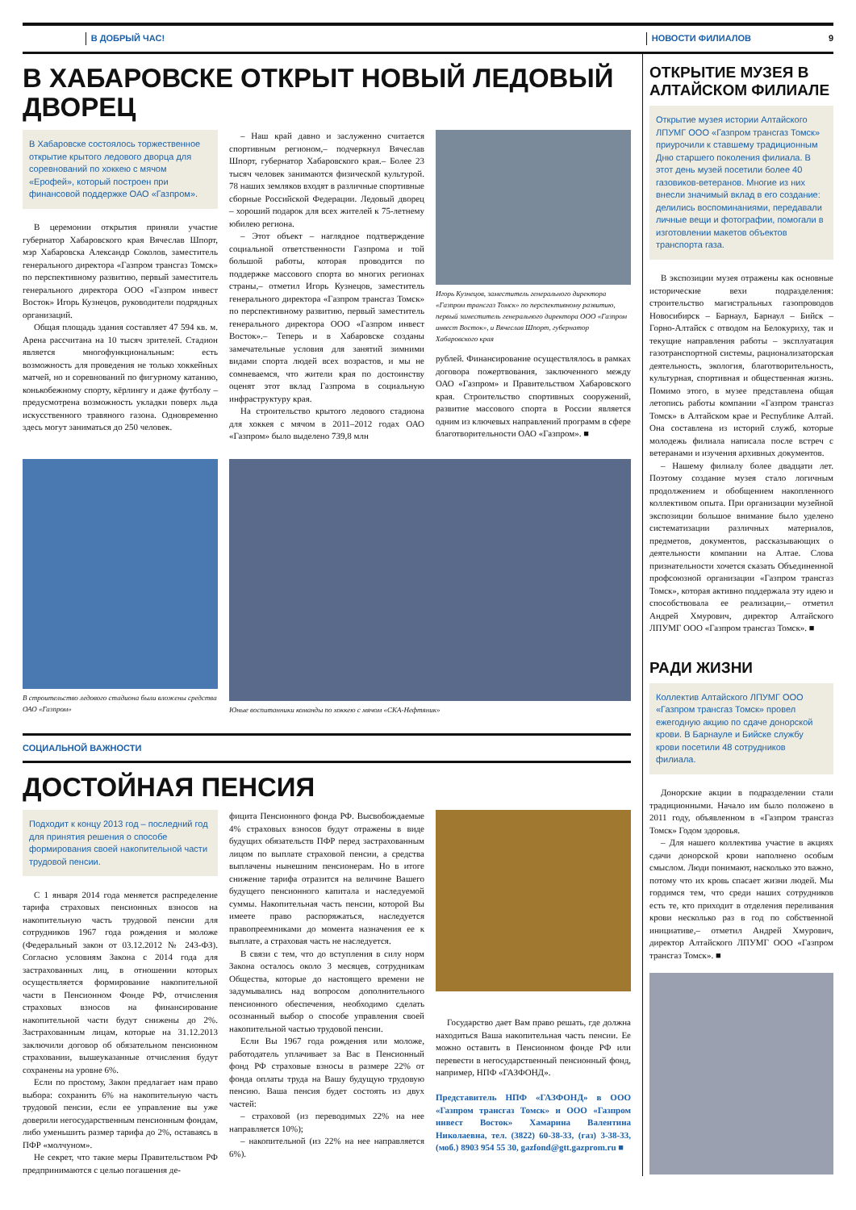В ДОБРЫЙ ЧАС! НОВОСТИ ФИЛИАЛОВ 9
В ХАБАРОВСКЕ ОТКРЫТ НОВЫЙ ЛЕДОВЫЙ ДВОРЕЦ
В Хабаровске состоялось торжественное открытие крытого ледового дворца для соревнований по хоккею с мячом «Ерофей», который построен при финансовой поддержке ОАО «Газпром».
В церемонии открытия приняли участие губернатор Хабаровского края Вячеслав Шпорт, мэр Хабаровска Александр Соколов, заместитель генерального директора «Газпром трансгаз Томск» по перспективному развитию, первый заместитель генерального директора ООО «Газпром инвест Восток» Игорь Кузнецов, руководители подрядных организаций.
Общая площадь здания составляет 47 594 кв. м. Арена рассчитана на 10 тысяч зрителей. Стадион является многофункциональным: есть возможность для проведения не только хоккейных матчей, но и соревнований по фигурному катанию, конькобежному спорту, кёрлингу и даже футболу – предусмотрена возможность укладки поверх льда искусственного травяного газона. Одновременно здесь могут заниматься до 250 человек.
– Наш край давно и заслуженно считается спортивным регионом,– подчеркнул Вячеслав Шпорт, губернатор Хабаровского края.– Более 23 тысяч человек занимаются физической культурой. 78 наших земляков входят в различные спортивные сборные Российской Федерации. Ледовый дворец – хороший подарок для всех жителей к 75-летнему юбилею региона.
– Этот объект – наглядное подтверждение социальной ответственности Газпрома и той большой работы, которая проводится по поддержке массового спорта во многих регионах страны,– отметил Игорь Кузнецов, заместитель генерального директора «Газпром трансгаз Томск» по перспективному развитию, первый заместитель генерального директора ООО «Газпром инвест Восток».– Теперь и в Хабаровске созданы замечательные условия для занятий зимними видами спорта людей всех возрастов, и мы не сомневаемся, что жители края по достоинству оценят этот вклад Газпрома в социальную инфраструктуру края.
На строительство крытого ледового стадиона для хоккея с мячом в 2011–2012 годах ОАО «Газпром» было выделено 739,8 млн
Игорь Кузнецов, заместитель генерального директора «Газпром трансгаз Томск» по перспективному развитию, первый заместитель генерального директора ООО «Газпром инвест Восток», и Вячеслав Шпорт, губернатор Хабаровского края
рублей. Финансирование осуществлялось в рамках договора пожертвования, заключенного между ОАО «Газпром» и Правительством Хабаровского края. Строительство спортивных сооружений, развитие массового спорта в России является одним из ключевых направлений программ в сфере благотворительности ОАО «Газпром». ■
В строительство ледового стадиона были вложены средства ОАО «Газпром»
Юные воспитанники команды по хоккею с мячом «СКА-Нефтяник»
СОЦИАЛЬНОЙ ВАЖНОСТИ
ДОСТОЙНАЯ ПЕНСИЯ
Подходит к концу 2013 год – последний год для принятия решения о способе формирования своей накопительной части трудовой пенсии.
С 1 января 2014 года меняется распределение тарифа страховых пенсионных взносов на накопительную часть трудовой пенсии для сотрудников 1967 года рождения и моложе (Федеральный закон от 03.12.2012 № 243-ФЗ). Согласно условиям Закона с 2014 года для застрахованных лиц, в отношении которых осуществляется формирование накопительной части в Пенсионном Фонде РФ, отчисления страховых взносов на финансирование накопительной части будут снижены до 2%. Застрахованным лицам, которые на 31.12.2013 заключили договор об обязательном пенсионном страховании, вышеуказанные отчисления будут сохранены на уровне 6%.
Если по простому, Закон предлагает нам право выбора: сохранить 6% на накопительную часть трудовой пенсии, если ее управление вы уже доверили негосударственным пенсионным фондам, либо уменьшить размер тарифа до 2%, оставаясь в ПФР «молчуном».
Не секрет, что такие меры Правительством РФ предпринимаются с целью погашения де-
фицита Пенсионного фонда РФ. Высвобождаемые 4% страховых взносов будут отражены в виде будущих обязательств ПФР перед застрахованным лицом по выплате страховой пенсии, а средства выплачены нынешним пенсионерам. Но в итоге снижение тарифа отразится на величине Вашего будущего пенсионного капитала и наследуемой суммы. Накопительная часть пенсии, которой Вы имеете право распоряжаться, наследуется правопреемниками до момента назначения ее к выплате, а страховая часть не наследуется.
В связи с тем, что до вступления в силу норм Закона осталось около 3 месяцев, сотрудникам Общества, которые до настоящего времени не задумывались над вопросом дополнительного пенсионного обеспечения, необходимо сделать осознанный выбор о способе управления своей накопительной частью трудовой пенсии.
Если Вы 1967 года рождения или моложе, работодатель уплачивает за Вас в Пенсионный фонд РФ страховые взносы в размере 22% от фонда оплаты труда на Вашу будущую трудовую пенсию. Ваша пенсия будет состоять из двух частей:
– страховой (из переводимых 22% на нее направляется 10%);
– накопительной (из 22% на нее направляется 6%).
Государство дает Вам право решать, где должна находиться Ваша накопительная часть пенсии. Ее можно оставить в Пенсионном фонде РФ или перевести в негосударственный пенсионный фонд, например, НПФ «ГАЗФОНД».
Представитель НПФ «ГАЗФОНД» в ООО «Газпром трансгаз Томск» и ООО «Газпром инвест Восток» Хамарина Валентина Николаевна, тел. (3822) 60-38-33, (газ) 3-38-33, (моб.) 8903 954 55 30, gazfond@gtt.gazprom.ru ■
ОТКРЫТИЕ МУЗЕЯ В АЛТАЙСКОМ ФИЛИАЛЕ
Открытие музея истории Алтайского ЛПУМГ ООО «Газпром трансгаз Томск» приурочили к ставшему традиционным Дню старшего поколения филиала. В этот день музей посетили более 40 газовиков-ветеранов. Многие из них внесли значимый вклад в его создание: делились воспоминаниями, передавали личные вещи и фотографии, помогали в изготовлении макетов объектов транспорта газа.
В экспозиции музея отражены как основные исторические вехи подразделения: строительство магистральных газопроводов Новосибирск – Барнаул, Барнаул – Бийск – Горно-Алтайск с отводом на Белокуриху, так и текущие направления работы – эксплуатация газотранспортной системы, рационализаторская деятельность, экология, благотворительность, культурная, спортивная и общественная жизнь. Помимо этого, в музее представлена общая летопись работы компании «Газпром трансгаз Томск» в Алтайском крае и Республике Алтай. Она составлена из историй служб, которые молодежь филиала написала после встреч с ветеранами и изучения архивных документов.
– Нашему филиалу более двадцати лет. Поэтому создание музея стало логичным продолжением и обобщением накопленного коллективом опыта. При организации музейной экспозиции большое внимание было уделено систематизации различных материалов, предметов, документов, рассказывающих о деятельности компании на Алтае. Слова признательности хочется сказать Объединенной профсоюзной организации «Газпром трансгаз Томск», которая активно поддержала эту идею и способствовала ее реализации,– отметил Андрей Хмурович, директор Алтайского ЛПУМГ ООО «Газпром трансгаз Томск». ■
РАДИ ЖИЗНИ
Коллектив Алтайского ЛПУМГ ООО «Газпром трансгаз Томск» провел ежегодную акцию по сдаче донорской крови. В Барнауле и Бийске службу крови посетили 48 сотрудников филиала.
Донорские акции в подразделении стали традиционными. Начало им было положено в 2011 году, объявленном в «Газпром трансгаз Томск» Годом здоровья.
– Для нашего коллектива участие в акциях сдачи донорской крови наполнено особым смыслом. Люди понимают, насколько это важно, потому что их кровь спасает жизни людей. Мы гордимся тем, что среди наших сотрудников есть те, кто приходит в отделения переливания крови несколько раз в год по собственной инициативе,– отметил Андрей Хмурович, директор Алтайского ЛПУМГ ООО «Газпром трансгаз Томск». ■